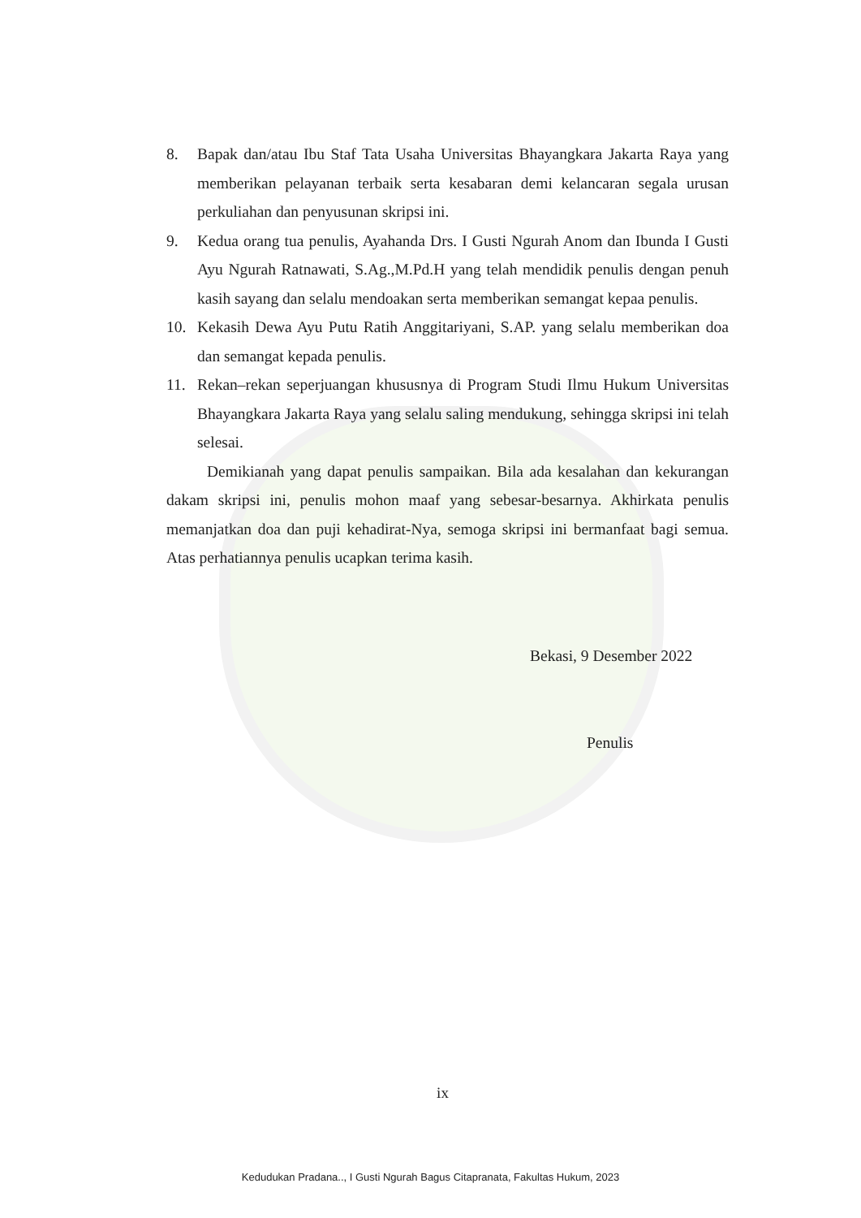8. Bapak dan/atau Ibu Staf Tata Usaha Universitas Bhayangkara Jakarta Raya yang memberikan pelayanan terbaik serta kesabaran demi kelancaran segala urusan perkuliahan dan penyusunan skripsi ini.
9. Kedua orang tua penulis, Ayahanda Drs. I Gusti Ngurah Anom dan Ibunda I Gusti Ayu Ngurah Ratnawati, S.Ag.,M.Pd.H yang telah mendidik penulis dengan penuh kasih sayang dan selalu mendoakan serta memberikan semangat kepaa penulis.
10. Kekasih Dewa Ayu Putu Ratih Anggitariyani, S.AP. yang selalu memberikan doa dan semangat kepada penulis.
11. Rekan–rekan seperjuangan khususnya di Program Studi Ilmu Hukum Universitas Bhayangkara Jakarta Raya yang selalu saling mendukung, sehingga skripsi ini telah selesai.
Demikianah yang dapat penulis sampaikan. Bila ada kesalahan dan kekurangan dakam skripsi ini, penulis mohon maaf yang sebesar-besarnya. Akhirkata penulis memanjatkan doa dan puji kehadirat-Nya, semoga skripsi ini bermanfaat bagi semua. Atas perhatiannya penulis ucapkan terima kasih.
Bekasi, 9 Desember 2022
Penulis
ix
Kedudukan Pradana.., I Gusti Ngurah Bagus Citapranata, Fakultas Hukum, 2023